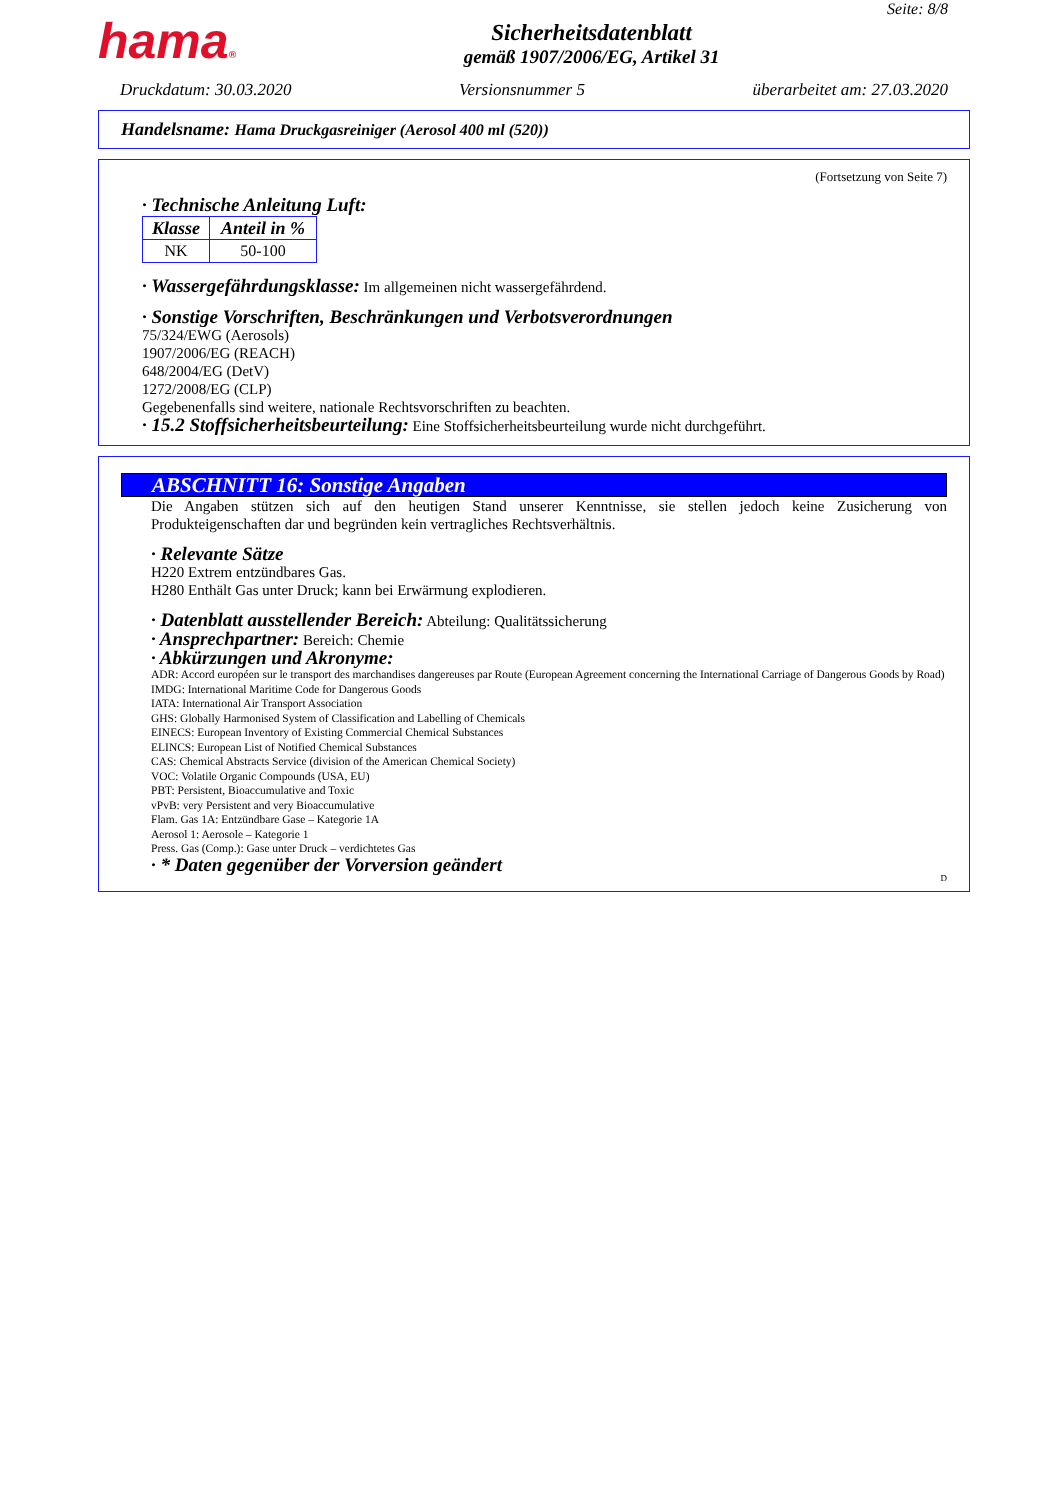hama®
Sicherheitsdatenblatt
gemäß 1907/2006/EG, Artikel 31
Seite: 8/8
Druckdatum: 30.03.2020 Versionsnummer 5 überarbeitet am: 27.03.2020
Handelsname: Hama Druckgasreiniger (Aerosol 400 ml (520))
(Fortsetzung von Seite 7)
· Technische Anleitung Luft:
| Klasse | Anteil in % |
| --- | --- |
| NK | 50-100 |
· Wassergefährdungsklasse: Im allgemeinen nicht wassergefährdend.
· Sonstige Vorschriften, Beschränkungen und Verbotsverordnungen
75/324/EWG (Aerosols)
1907/2006/EG (REACH)
648/2004/EG (DetV)
1272/2008/EG (CLP)
Gegebenenfalls sind weitere, nationale Rechtsvorschriften zu beachten.
· 15.2 Stoffsicherheitsbeurteilung: Eine Stoffsicherheitsbeurteilung wurde nicht durchgeführt.
ABSCHNITT 16: Sonstige Angaben
Die Angaben stützen sich auf den heutigen Stand unserer Kenntnisse, sie stellen jedoch keine Zusicherung von Produkteigenschaften dar und begründen kein vertragliches Rechtsverhältnis.
· Relevante Sätze
H220 Extrem entzündbares Gas.
H280 Enthält Gas unter Druck; kann bei Erwärmung explodieren.
· Datenblatt ausstellender Bereich: Abteilung: Qualitätssicherung
· Ansprechpartner: Bereich: Chemie
· Abkürzungen und Akronyme:
ADR: Accord européen sur le transport des marchandises dangereuses par Route (European Agreement concerning the International Carriage of Dangerous Goods by Road)
IMDG: International Maritime Code for Dangerous Goods
IATA: International Air Transport Association
GHS: Globally Harmonised System of Classification and Labelling of Chemicals
EINECS: European Inventory of Existing Commercial Chemical Substances
ELINCS: European List of Notified Chemical Substances
CAS: Chemical Abstracts Service (division of the American Chemical Society)
VOC: Volatile Organic Compounds (USA, EU)
PBT: Persistent, Bioaccumulative and Toxic
vPvB: very Persistent and very Bioaccumulative
Flam. Gas 1A: Entzündbare Gase – Kategorie 1A
Aerosol 1: Aerosole – Kategorie 1
Press. Gas (Comp.): Gase unter Druck – verdichtetes Gas
· * Daten gegenüber der Vorversion geändert
D